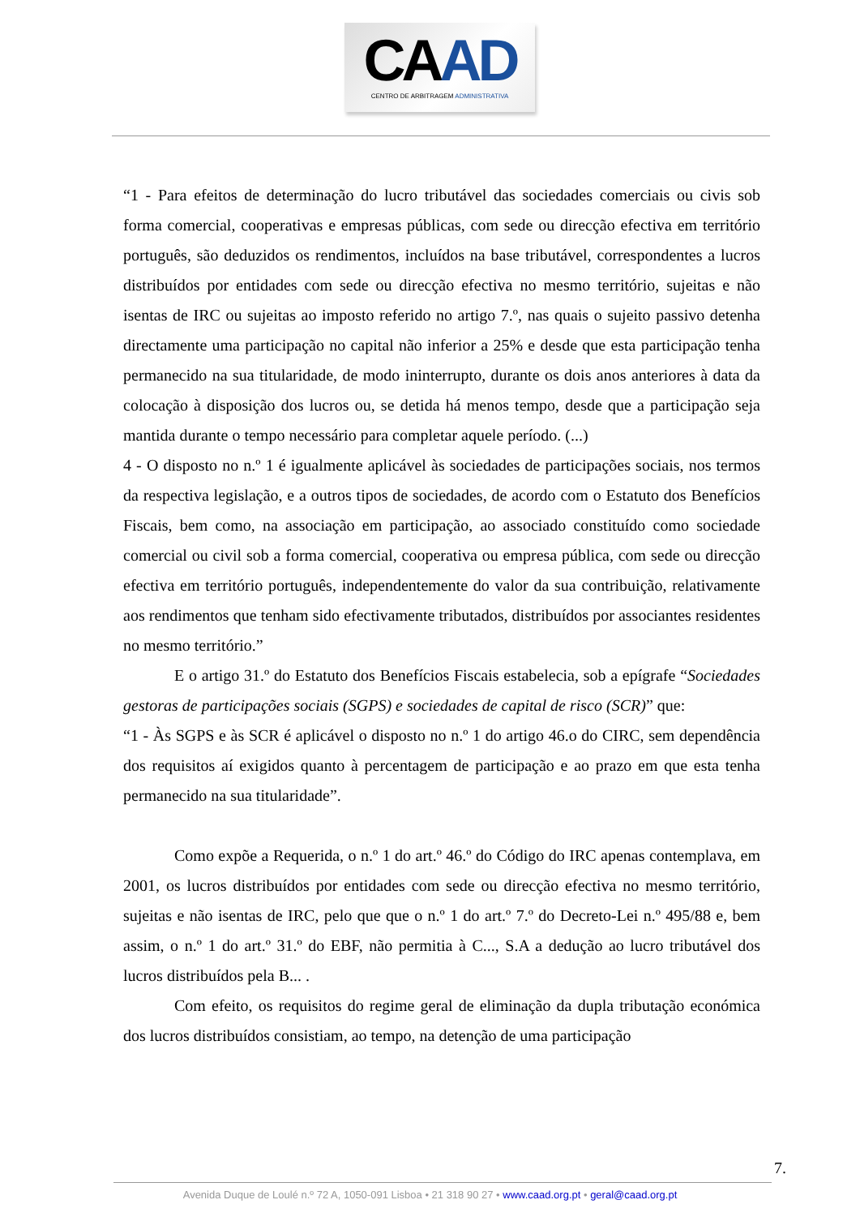CAAD
CENTRO DE ARBITRAGEM ADMINISTRATIVA
“1 - Para efeitos de determinação do lucro tributável das sociedades comerciais ou civis sob forma comercial, cooperativas e empresas públicas, com sede ou direcção efectiva em território português, são deduzidos os rendimentos, incluídos na base tributável, correspondentes a lucros distribuídos por entidades com sede ou direcção efectiva no mesmo território, sujeitas e não isentas de IRC ou sujeitas ao imposto referido no artigo 7.º, nas quais o sujeito passivo detenha directamente uma participação no capital não inferior a 25% e desde que esta participação tenha permanecido na sua titularidade, de modo ininterrupto, durante os dois anos anteriores à data da colocação à disposição dos lucros ou, se detida há menos tempo, desde que a participação seja mantida durante o tempo necessário para completar aquele período. (...)
4 - O disposto no n.º 1 é igualmente aplicável às sociedades de participações sociais, nos termos da respectiva legislação, e a outros tipos de sociedades, de acordo com o Estatuto dos Benefícios Fiscais, bem como, na associação em participação, ao associado constituído como sociedade comercial ou civil sob a forma comercial, cooperativa ou empresa pública, com sede ou direcção efectiva em território português, independentemente do valor da sua contribuição, relativamente aos rendimentos que tenham sido efectivamente tributados, distribuídos por associantes residentes no mesmo território.”
E o artigo 31.º do Estatuto dos Benefícios Fiscais estabelecia, sob a epígrafe “Sociedades gestoras de participações sociais (SGPS) e sociedades de capital de risco (SCR)” que:
“1 - Às SGPS e às SCR é aplicável o disposto no n.º 1 do artigo 46.o do CIRC, sem dependência dos requisitos aí exigidos quanto à percentagem de participação e ao prazo em que esta tenha permanecido na sua titularidade”.
Como expõe a Requerida, o n.º 1 do art.º 46.º do Código do IRC apenas contemplava, em 2001, os lucros distribuídos por entidades com sede ou direcção efectiva no mesmo território, sujeitas e não isentas de IRC, pelo que que o n.º 1 do art.º 7.º do Decreto-Lei n.º 495/88 e, bem assim, o n.º 1 do art.º 31.º do EBF, não permitia à C..., S.A a dedução ao lucro tributável dos lucros distribuídos pela B... .
Com efeito, os requisitos do regime geral de eliminação da dupla tributação económica dos lucros distribuídos consistiam, ao tempo, na detenção de uma participação
7.
Avenida Duque de Loulé n.º 72 A, 1050-091 Lisboa • 21 318 90 27 • www.caad.org.pt • geral@caad.org.pt